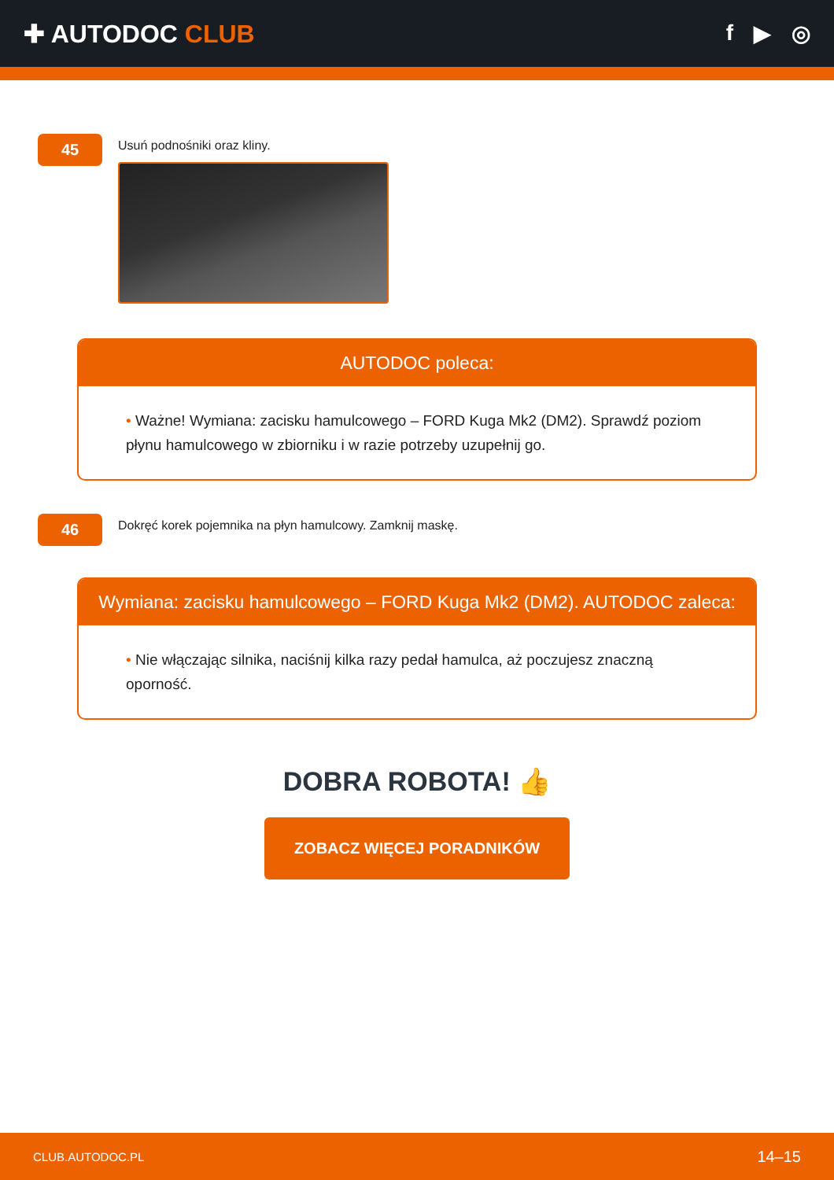✚ AUTODOC CLUB f ▶ ◎
45
Usuń podnośniki oraz kliny.
AUTODOC poleca:
• Ważne! Wymiana: zacisku hamulcowego – FORD Kuga Mk2 (DM2). Sprawdź poziom płynu hamulcowego w zbiorniku i w razie potrzeby uzupełnij go.
46
Dokręć korek pojemnika na płyn hamulcowy. Zamknij maskę.
Wymiana: zacisku hamulcowego – FORD Kuga Mk2 (DM2). AUTODOC zaleca:
• Nie włączając silnika, naciśnij kilka razy pedał hamulca, aż poczujesz znaczną oporność.
DOBRA ROBOTA! 👍
ZOBACZ WIĘCEJ PORADNIKÓW
CLUB.AUTODOC.PL 14–15